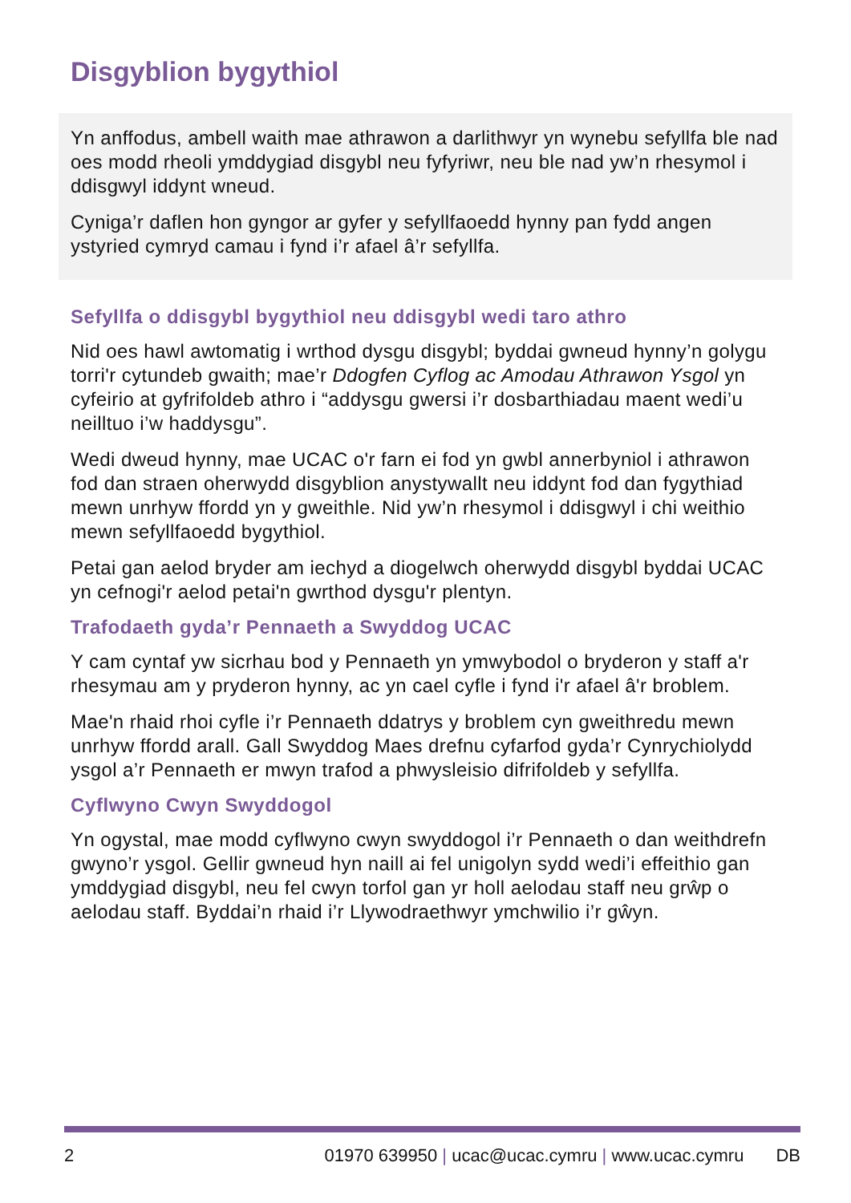Disgyblion bygythiol
Yn anffodus, ambell waith mae athrawon a darlithwyr yn wynebu sefyllfa ble nad oes modd rheoli ymddygiad disgybl neu fyfyriwr, neu ble nad yw’n rhesymol i ddisgwyl iddynt wneud.
Cyniga’r daflen hon gyngor ar gyfer y sefyllfaoedd hynny pan fydd angen ystyried cymryd camau i fynd i’r afael â’r sefyllfa.
Sefyllfa o ddisgybl bygythiol neu ddisgybl wedi taro athro
Nid oes hawl awtomatig i wrthod dysgu disgybl; byddai gwneud hynny’n golygu torri'r cytundeb gwaith; mae’r Ddogfen Cyflog ac Amodau Athrawon Ysgol yn cyfeirio at gyfrifoldeb athro i “addysgu gwersi i’r dosbarthiadau maent wedi’u neilltuo i’w haddysgu”.
Wedi dweud hynny, mae UCAC o'r farn ei fod yn gwbl annerbyniol i athrawon fod dan straen oherwydd disgyblion anystywallt neu iddynt fod dan fygythiad mewn unrhyw ffordd yn y gweithle. Nid yw’n rhesymol i ddisgwyl i chi weithio mewn sefyllfaoedd bygythiol.
Petai gan aelod bryder am iechyd a diogelwch oherwydd disgybl byddai UCAC yn cefnogi'r aelod petai'n gwrthod dysgu'r plentyn.
Trafodaeth gyda’r Pennaeth a Swyddog UCAC
Y cam cyntaf yw sicrhau bod y Pennaeth yn ymwybodol o bryderon y staff a'r rhesymau am y pryderon hynny, ac yn cael cyfle i fynd i'r afael â'r broblem.
Mae'n rhaid rhoi cyfle i’r Pennaeth ddatrys y broblem cyn gweithredu mewn unrhyw ffordd arall. Gall Swyddog Maes drefnu cyfarfod gyda’r Cynrychiolydd ysgol a’r Pennaeth er mwyn trafod a phwysleisio difrifoldeb y sefyllfa.
Cyflwyno Cwyn Swyddogol
Yn ogystal, mae modd cyflwyno cwyn swyddogol i’r Pennaeth o dan weithdrefn gwyno’r ysgol. Gellir gwneud hyn naill ai fel unigolyn sydd wedi’i effeithio gan ymddygiad disgybl, neu fel cwyn torfol gan yr holl aelodau staff neu grŵp o aelodau staff. Byddai’n rhaid i’r Llywodraethwyr ymchwilio i’r gŵyn.
2 01970 639950 | ucac@ucac.cymru | www.ucac.cymru DB